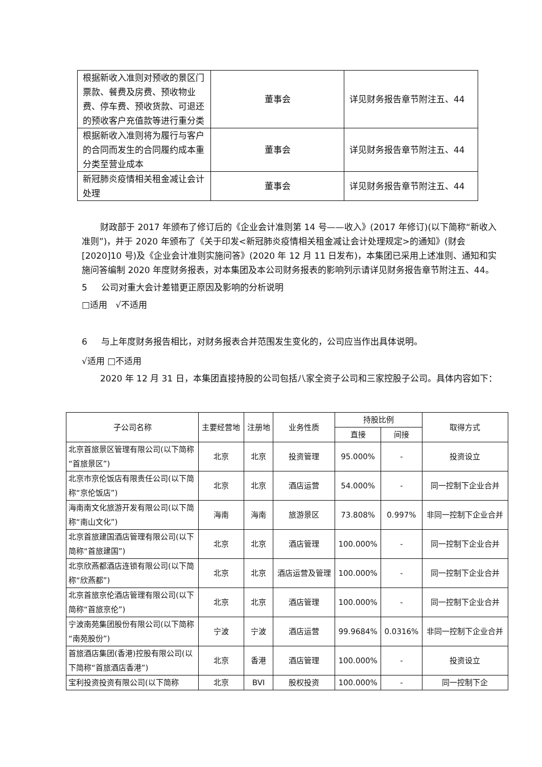| 根据新收入准则对预收的景区门票款、餐费及房费、预收物业费、停车费、预收货款、可退还的预收客户充值款等进行重分类 | 董事会 | 详见财务报告章节附注五、44 |
| 根据新收入准则将为履行与客户的合同而发生的合同履约成本重分类至营业成本 | 董事会 | 详见财务报告章节附注五、44 |
| 新冠肺炎疫情相关租金减让会计处理 | 董事会 | 详见财务报告章节附注五、44 |
财政部于 2017 年颁布了修订后的《企业会计准则第 14 号——收入》(2017 年修订)(以下简称“新收入准则”)，并于 2020 年颁布了《关于印发<新冠肺炎疫情相关租金减让会计处理规定>的通知》(财会[2020]10 号)及《企业会计准则实施问答》(2020 年 12 月 11 日发布)，本集团已采用上述准则、通知和实施问答编制 2020 年度财务报表，对本集团及本公司财务报表的影响列示请详见财务报告章节附注五、44。
5 公司对重大会计差错更正原因及影响的分析说明
□适用 √不适用
6 与上年度财务报告相比，对财务报表合并范围发生变化的，公司应当作出具体说明。
√适用 □不适用
2020 年 12 月 31 日，本集团直接持股的公司包括八家全资子公司和三家控股子公司。具体内容如下：
| 子公司名称 | 主要经营地 | 注册地 | 业务性质 | 持股比例 | | 取得方式 |
| --- | --- | --- | --- | --- | --- | --- |
| | | | | 直接 | 间接 | |
| 北京首旅景区管理有限公司(以下简称“首旅景区”) | 北京 | 北京 | 投资管理 | 95.000% | - | 投资设立 |
| 北京市京伦饭店有限责任公司(以下简称“京伦饭店”) | 北京 | 北京 | 酒店运营 | 54.000% | - | 同一控制下企业合并 |
| 海南南文化旅游开发有限公司(以下简称“南山文化”) | 海南 | 海南 | 旅游景区 | 73.808% | 0.997% | 非同一控制下企业合并 |
| 北京首旅建国酒店管理有限公司(以下简称“首旅建国”) | 北京 | 北京 | 酒店管理 | 100.000% | - | 同一控制下企业合并 |
| 北京欣燕都酒店连锁有限公司(以下简称“欣燕都”) | 北京 | 北京 | 酒店运营及管理 | 100.000% | - | 同一控制下企业合并 |
| 北京首旅京伦酒店管理有限公司(以下简称“首旅京伦”) | 北京 | 北京 | 酒店管理 | 100.000% | - | 同一控制下企业合并 |
| 宁波南苑集团股份有限公司(以下简称“南苑股份”) | 宁波 | 宁波 | 酒店运营 | 99.9684% | 0.0316% | 非同一控制下企业合并 |
| 首旅酒店集团(香港)控股有限公司(以下简称“首旅酒店香港”) | 北京 | 香港 | 酒店管理 | 100.000% | - | 投资设立 |
| 宝利投资投资有限公司(以下简称 | 北京 | BVI | 股权投资 | 100.000% | - | 同一控制下企 |